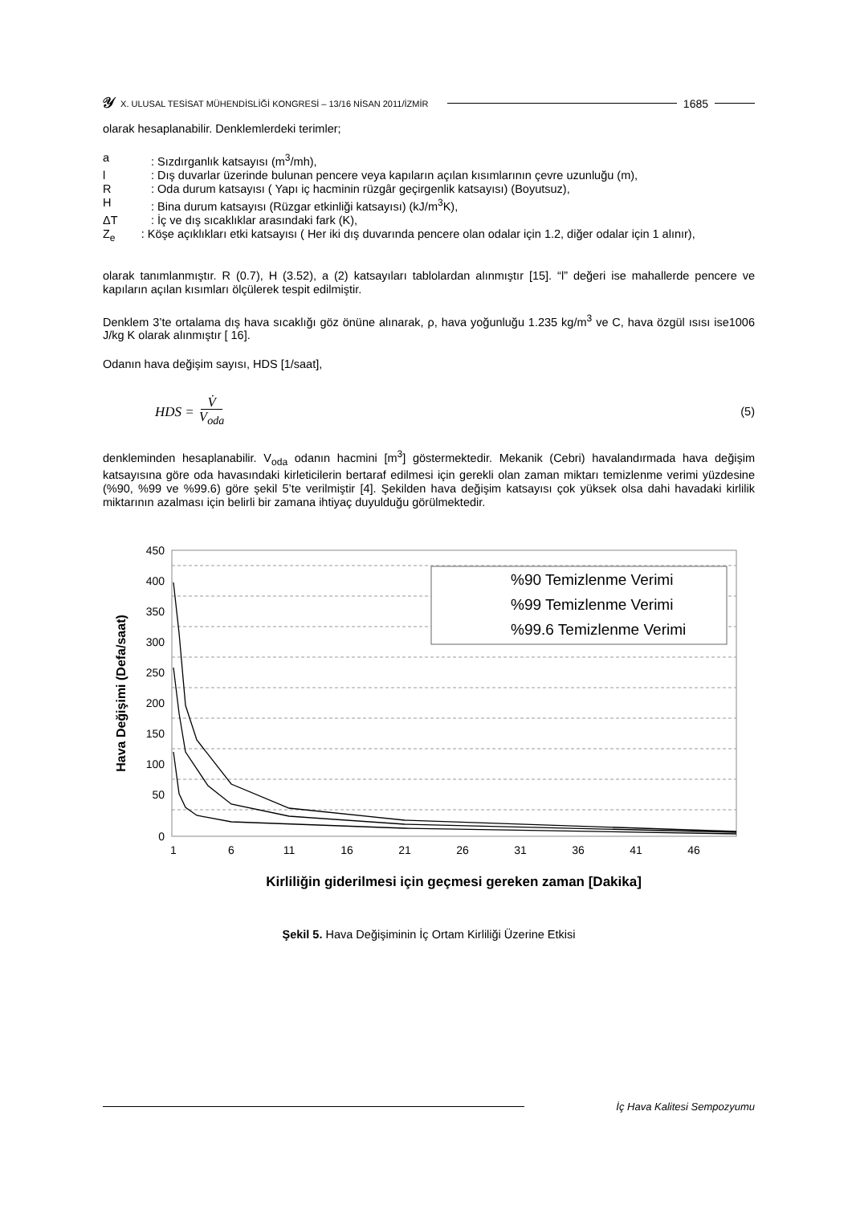𝒴 X. ULUSAL TESİSAT MÜHENDİSLİĞİ KONGRESİ – 13/16 NİSAN 2011/İZMİR 1685
olarak hesaplanabilir. Denklemlerdeki terimler;
a: Sızdırganlık katsayısı (m<sup>3</sup>/mh),
l: Dış duvarlar üzerinde bulunan pencere veya kapıların açılan kısımlarının çevre uzunluğu (m),
R: Oda durum katsayısı ( Yapı iç hacminin rüzgâr geçirgenlik katsayısı) (Boyutsuz),
H: Bina durum katsayısı (Rüzgar etkinliği katsayısı) (kJ/m<sup>3</sup>K),
ΔT: İç ve dış sıcaklıklar arasındaki fark (K),
Z<sub>e</sub> : Köşe açıklıkları etki katsayısı ( Her iki dış duvarında pencere olan odalar için 1.2, diğer odalar için 1 alınır),
olarak tanımlanmıştır. R (0.7), H (3.52), a (2) katsayıları tablolardan alınmıştır [15]. “l” değeri ise mahallerde pencere ve kapıların açılan kısımları ölçülerek tespit edilmiştir.
Denklem 3’te ortalama dış hava sıcaklığı göz önüne alınarak, ρ, hava yoğunluğu 1.235 kg/m<sup>3</sup> ve C, hava özgül ısısı ise1006 J/kg K olarak alınmıştır [ 16].
Odanın hava değişim sayısı, HDS [1/saat],
HDS = V̇ V<sub>oda</sub> (5)
denkleminden hesaplanabilir. V<sub>oda</sub> odanın hacmini [m<sup>3</sup>] göstermektedir. Mekanik (Cebri) havalandırmada hava değişim katsayısına göre oda havasındaki kirleticilerin bertaraf edilmesi için gerekli olan zaman miktarı temizlenme verimi yüzdesine (%90, %99 ve %99.6) göre şekil 5’te verilmiştir [4]. Şekilden hava değişim katsayısı çok yüksek olsa dahi havadaki kirlilik miktarının azalması için belirli bir zamana ihtiyaç duyulduğu görülmektedir.
450
400
350
300
250
200
150
100
50
0
1
6
11
16
21
26
31
36
41
46
%90 Temizlenme Verimi
%99 Temizlenme Verimi
%99.6 Temizlenme Verimi
Hava Değişimi (Defa/saat)
Kirliliğin giderilmesi için geçmesi gereken zaman [Dakika]
Şekil 5. Hava Değişiminin İç Ortam Kirliliği Üzerine Etkisi
İç Hava Kalitesi Sempozyumu